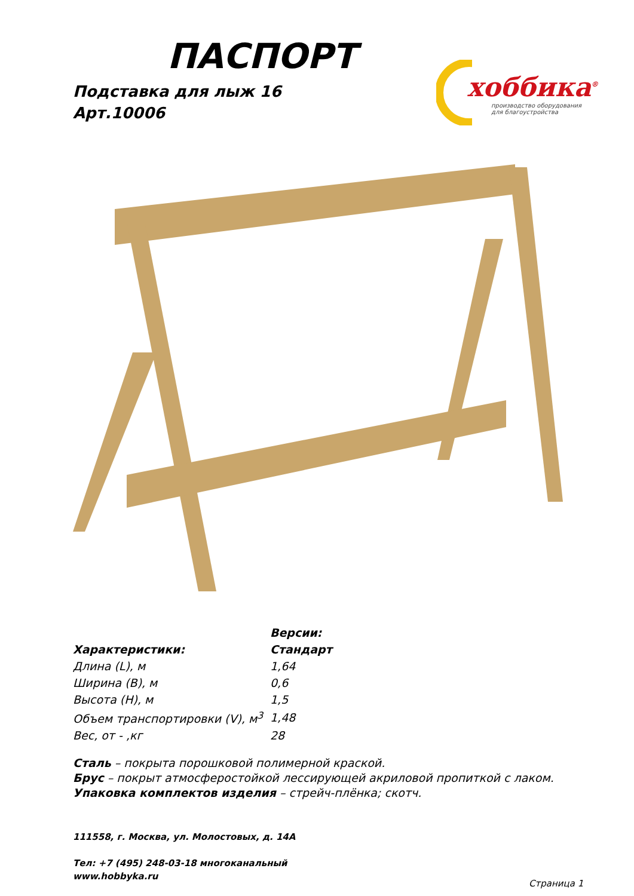ПАСПОРТ
Подставка для лыж 16
Арт.10006
хоббика<sup>®</sup>
производство оборудования
для благоустройства
| | Версии: |
| Характеристики: | Стандарт |
| Длина (L), м | 1,64 |
| Ширина (B), м | 0,6 |
| Высота (H), м | 1,5 |
| Объем транспортировки (V), м<sup>3</sup> | 1,48 |
| Вес, от - ,кг | 28 |
Сталь – покрыта порошковой полимерной краской.
Брус – покрыт атмосферостойкой лессирующей акриловой пропиткой с лаком.
Упаковка комплектов изделия – стрейч-плёнка; скотч.
111558, г. Москва, ул. Молостовых, д. 14А
Тел: +7 (495) 248-03-18 многоканальный
www.hobbyka.ru
Страница 1